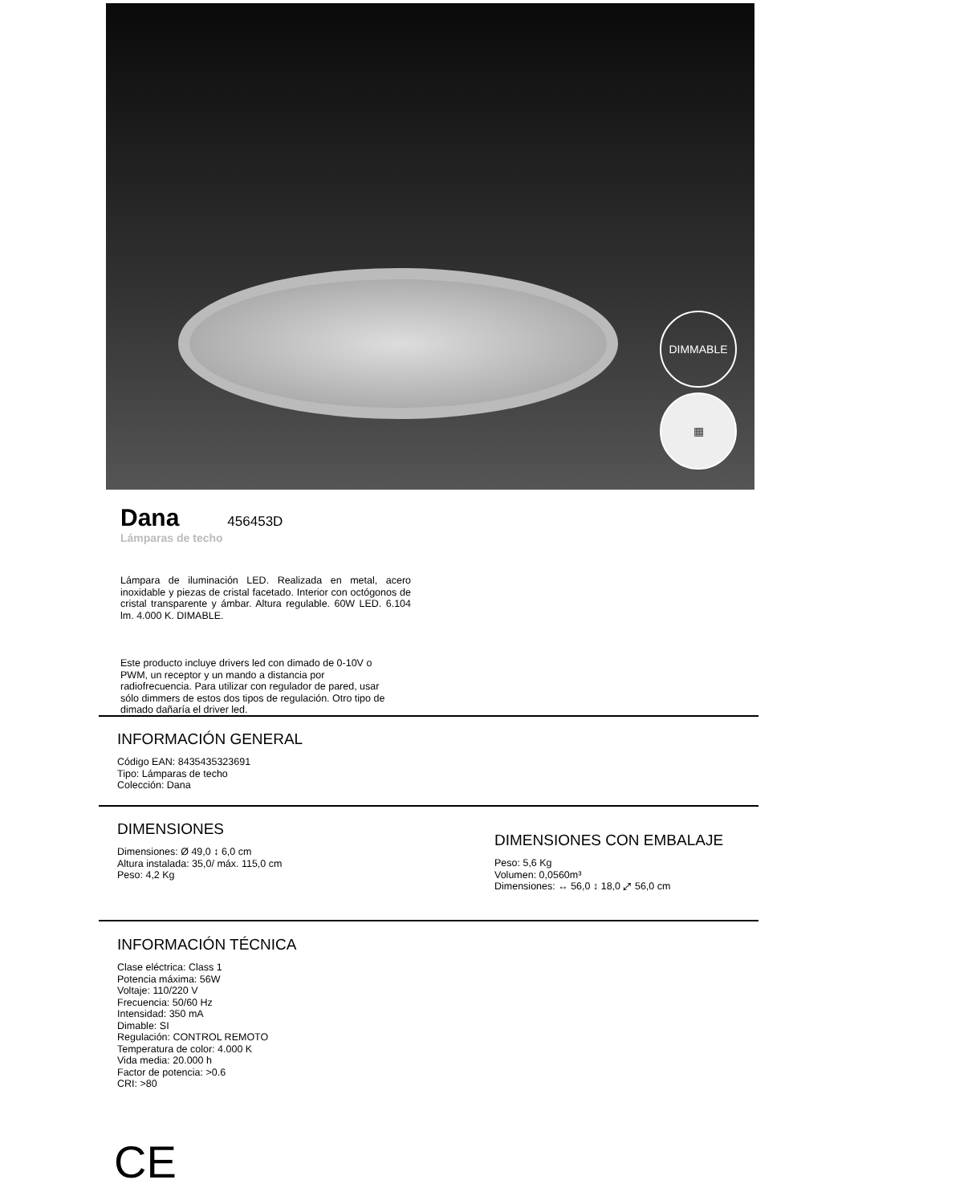DIMMABLE
▦
Dana
456453D
Lámparas de techo
Lámpara de iluminación LED. Realizada en metal, acero inoxidable y piezas de cristal facetado. Interior con octógonos de cristal transparente y ámbar. Altura regulable. 60W LED. 6.104 lm. 4.000 K. DIMABLE.
Este producto incluye drivers led con dimado de 0-10V o PWM, un receptor y un mando a distancia por radiofrecuencia. Para utilizar con regulador de pared, usar sólo dimmers de estos dos tipos de regulación. Otro tipo de dimado dañaría el driver led.
INFORMACIÓN GENERAL
Código EAN: 8435435323691
Tipo: Lámparas de techo
Colección: Dana
DIMENSIONES
Dimensiones: Ø 49,0 ↕ 6,0 cm
Altura instalada: 35,0/ máx. 115,0 cm
Peso: 4,2 Kg
DIMENSIONES CON EMBALAJE
Peso: 5,6 Kg
Volumen: 0,0560m³
Dimensiones: ↔ 56,0 ↕ 18,0 ⤢ 56,0 cm
INFORMACIÓN TÉCNICA
Clase eléctrica: Class 1
Potencia máxima: 56W
Voltaje: 110/220 V
Frecuencia: 50/60 Hz
Intensidad: 350 mA
Dimable: SI
Regulación: CONTROL REMOTO
Temperatura de color: 4.000 K
Vida media: 20.000 h
Factor de potencia: >0.6
CRI: >80
CE